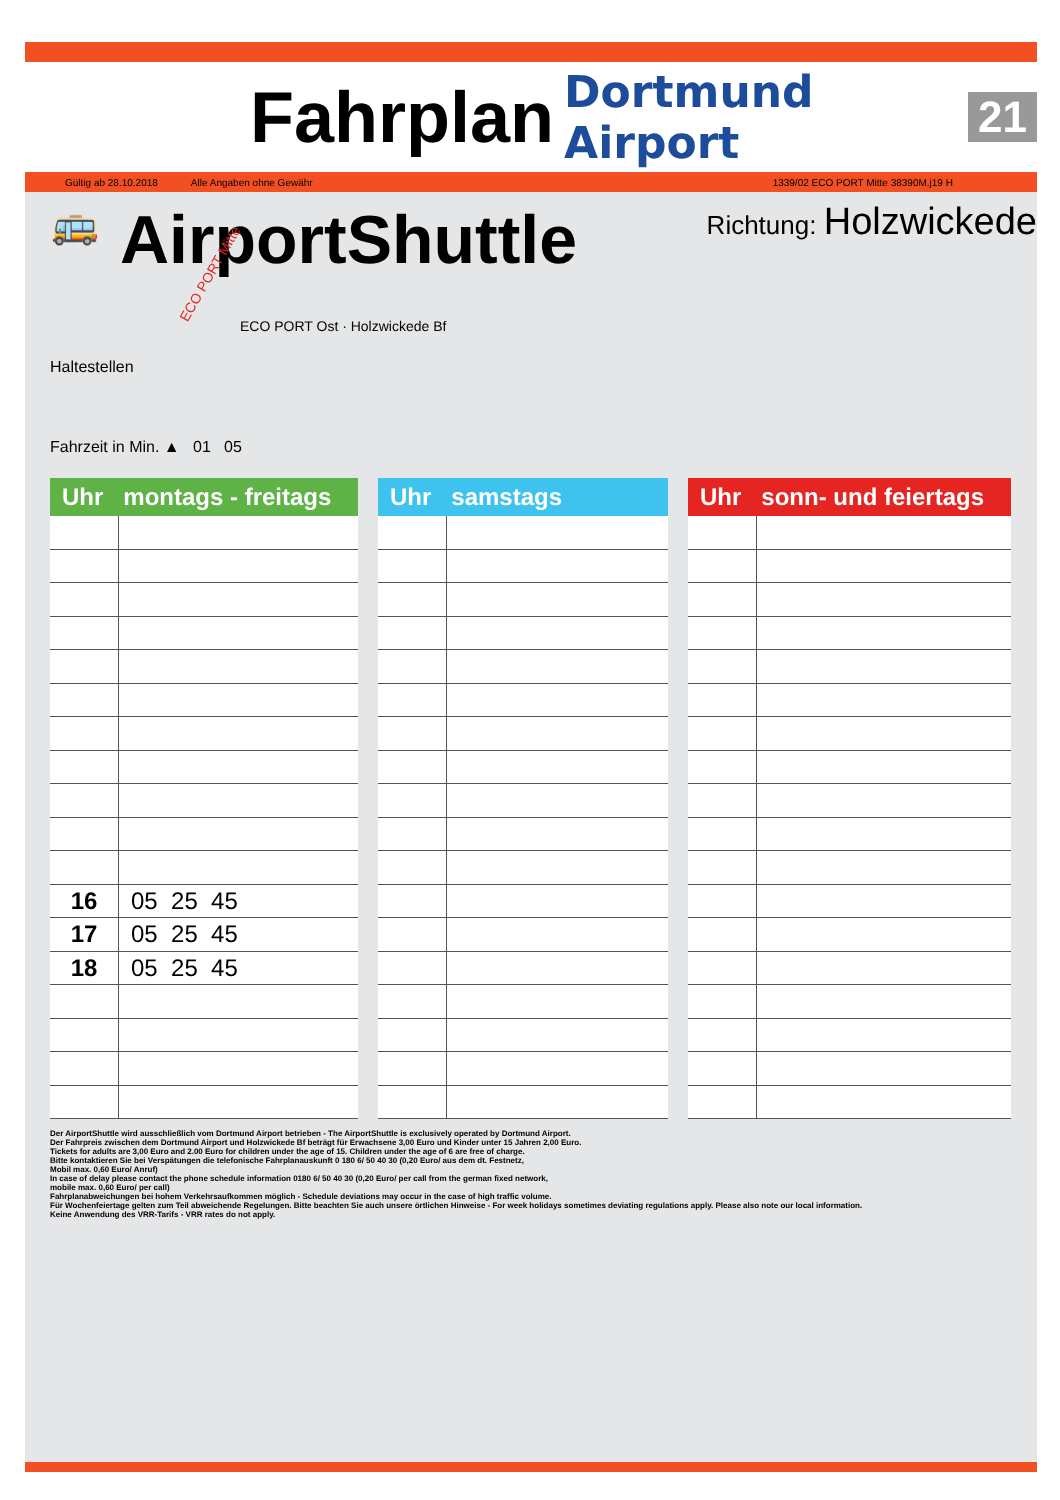Fahrplan
Dortmund Airport 21
Gültig ab 28.10.2018 Alle Angaben ohne Gewähr 1339/02 ECO PORT Mitte 38390M.j19 H
🚌 AirportShuttle Richtung: Holzwickede
Haltestellen
ECO PORT Mitte
ECO PORT Ost · Holzwickede Bf
Fahrzeit in Min. ▲ 01 05
| Uhr montags - freitags | |
| --- | --- |
| 16 | 05 25 45 |
| 17 | 05 25 45 |
| 18 | 05 25 45 |
| Uhr samstags | |
| --- | --- |
| Uhr sonn- und feiertags | |
| --- | --- |
Der AirportShuttle wird ausschließlich vom Dortmund Airport betrieben - The AirportShuttle is exclusively operated by Dortmund Airport.
Der Fahrpreis zwischen dem Dortmund Airport und Holzwickede Bf beträgt für Erwachsene 3,00 Euro und Kinder unter 15 Jahren 2,00 Euro.
Tickets for adults are 3,00 Euro and 2.00 Euro for children under the age of 15. Children under the age of 6 are free of charge.
Bitte kontaktieren Sie bei Verspätungen die telefonische Fahrplanauskunft 0 180 6/ 50 40 30 (0,20 Euro/ aus dem dt. Festnetz,
Mobil max. 0,60 Euro/ Anruf)
In case of delay please contact the phone schedule information 0180 6/ 50 40 30 (0,20 Euro/ per call from the german fixed network,
mobile max. 0,60 Euro/ per call)
Fahrplanabweichungen bei hohem Verkehrsaufkommen möglich - Schedule deviations may occur in the case of high traffic volume.
Für Wochenfeiertage gelten zum Teil abweichende Regelungen. Bitte beachten Sie auch unsere örtlichen Hinweise - For week holidays sometimes deviating regulations apply. Please also note our local information.
Keine Anwendung des VRR-Tarifs - VRR rates do not apply.